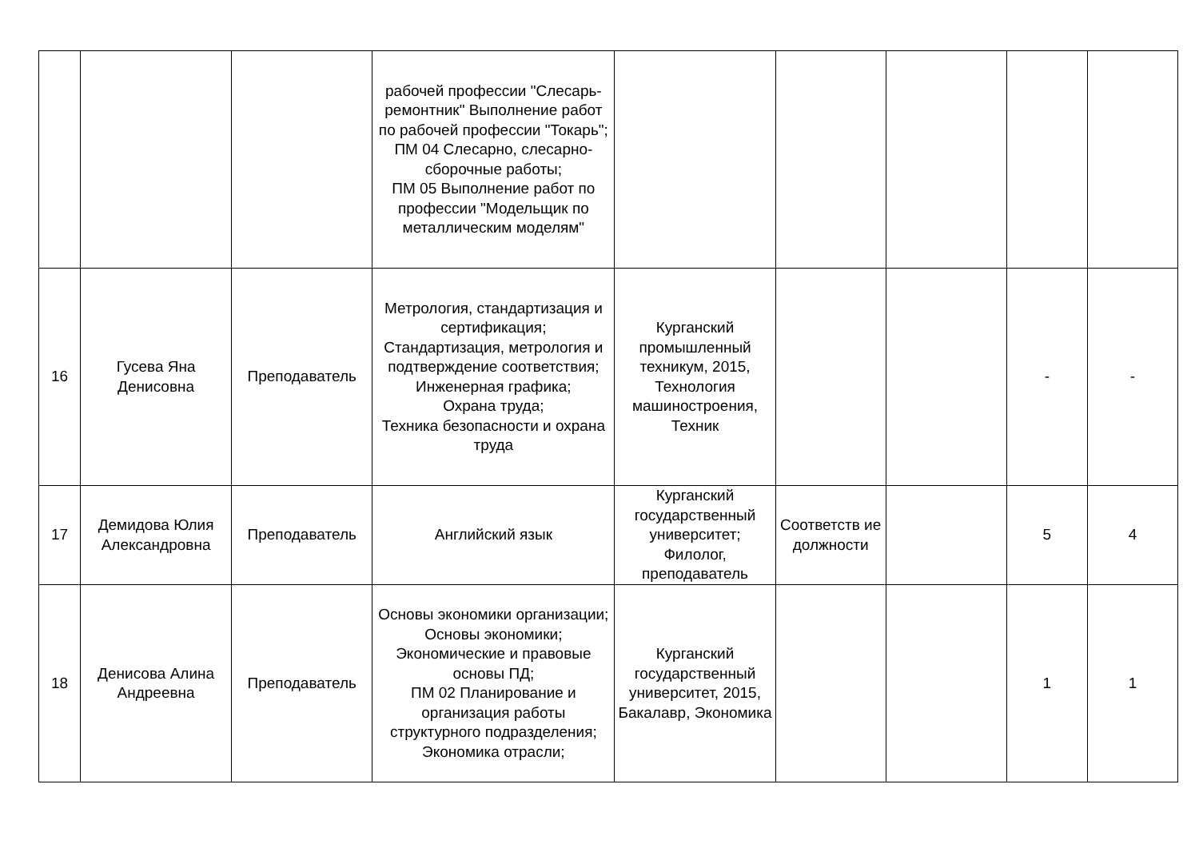| | | | рабочей профессии "Слесарь-ремонтник" Выполнение работ по рабочей профессии "Токарь"; ПМ 04 Слесарно, слесарно-сборочные работы; ПМ 05 Выполнение работ по профессии "Модельщик по металлическим моделям" | | | | | |
| 16 | Гусева Яна Денисовна | Преподаватель | Метрология, стандартизация и сертификация; Стандартизация, метрология и подтверждение соответствия; Инженерная графика; Охрана труда; Техника безопасности и охрана труда | Курганский промышленный техникум, 2015, Технология машиностроения, Техник | | | - | - |
| 17 | Демидова Юлия Александровна | Преподаватель | Английский язык | Курганский государственный университет; Филолог, преподаватель | Соответств ие должности | | 5 | 4 |
| 18 | Денисова Алина Андреевна | Преподаватель | Основы экономики организации; Основы экономики; Экономические и правовые основы ПД; ПМ 02 Планирование и организация работы структурного подразделения; Экономика отрасли; | Курганский государственный университет, 2015, Бакалавр, Экономика | | | 1 | 1 |